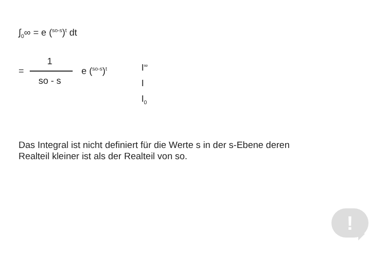∫<sub>0</sub>∞ = e (<sup>so-s</sup>)<sup>t</sup> dt
=
1
so - s
e (<sup>so-s</sup>)<sup>t</sup>
I<sup>∞</sup>
I
I<sub>0</sub>
Das Integral ist nicht definiert für die Werte s in der s-Ebene deren
Realteil kleiner ist als der Realteil von so.
!